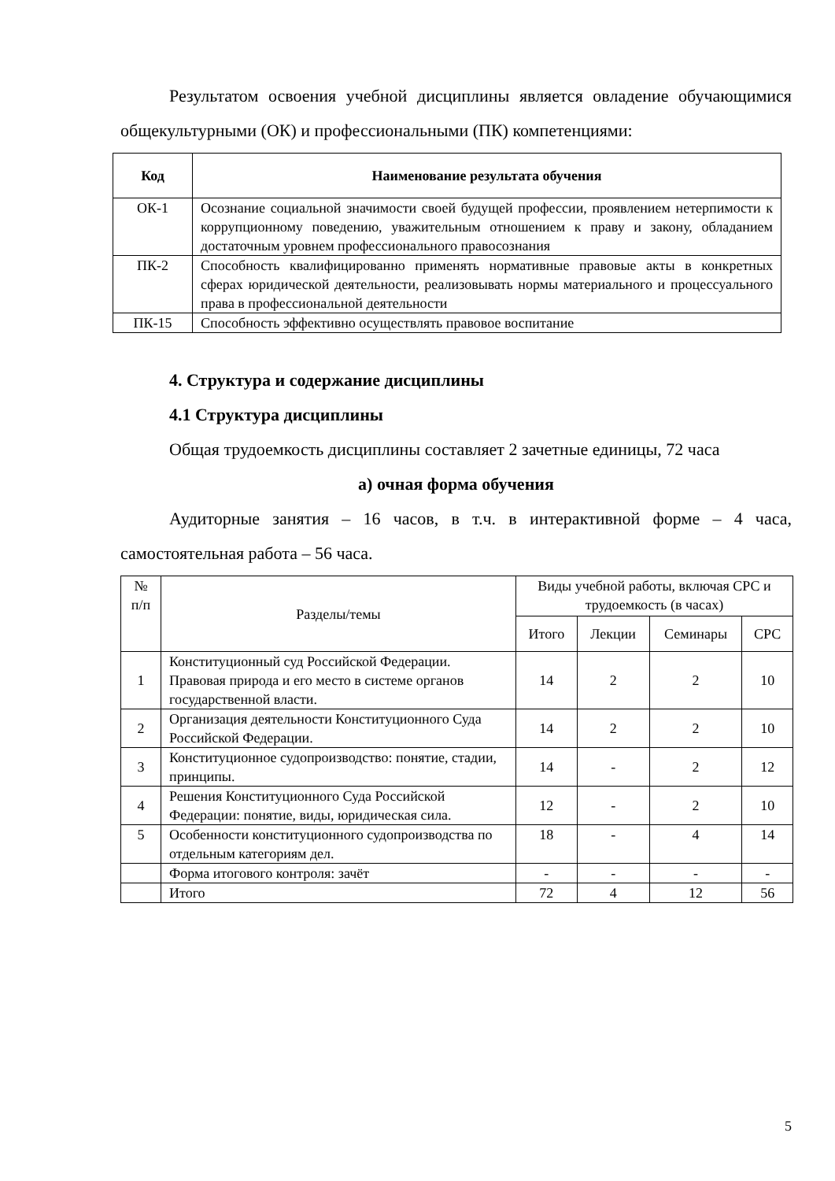Результатом освоения учебной дисциплины является овладение обучающимися общекультурными (ОК) и профессиональными (ПК) компетенциями:
| Код | Наименование результата обучения |
| --- | --- |
| ОК-1 | Осознание социальной значимости своей будущей профессии, проявлением нетерпимости к коррупционному поведению, уважительным отношением к праву и закону, обладанием достаточным уровнем профессионального правосознания |
| ПК-2 | Способность квалифицированно применять нормативные правовые акты в конкретных сферах юридической деятельности, реализовывать нормы материального и процессуального права в профессиональной деятельности |
| ПК-15 | Способность эффективно осуществлять правовое воспитание |
4. Структура и содержание дисциплины
4.1 Структура дисциплины
Общая трудоемкость дисциплины составляет 2 зачетные единицы, 72 часа
а) очная форма обучения
Аудиторные занятия – 16 часов, в т.ч. в интерактивной форме – 4 часа, самостоятельная работа – 56 часа.
| № п/п | Разделы/темы | Виды учебной работы, включая СРС и трудоемкость (в часах) | | | |
| | | Итого | Лекции | Семинары | СРС |
| 1 | Конституционный суд Российской Федерации. Правовая природа и его место в системе органов государственной власти. | 14 | 2 | 2 | 10 |
| 2 | Организация деятельности Конституционного Суда Российской Федерации. | 14 | 2 | 2 | 10 |
| 3 | Конституционное судопроизводство: понятие, стадии, принципы. | 14 | - | 2 | 12 |
| 4 | Решения Конституционного Суда Российской Федерации: понятие, виды, юридическая сила. | 12 | - | 2 | 10 |
| 5 | Особенности конституционного судопроизводства по отдельным категориям дел. | 18 | - | 4 | 14 |
| | Форма итогового контроля: зачёт | - | - | - | - |
| | Итого | 72 | 4 | 12 | 56 |
5